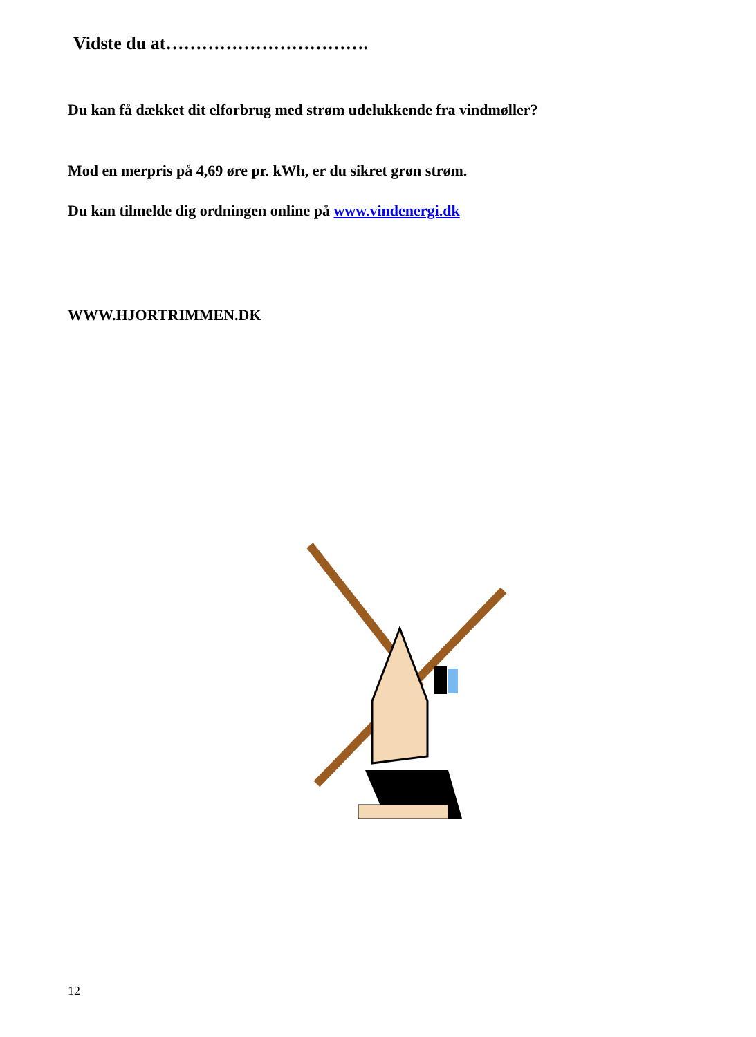Vidste du at…………………………….
Du kan få dækket dit elforbrug med strøm udelukkende fra vindmøller?
Mod en merpris på 4,69 øre pr. kWh, er du sikret grøn strøm.
Du kan tilmelde dig ordningen online på www.vindenergi.dk
WWW.HJORTRIMMEN.DK
12